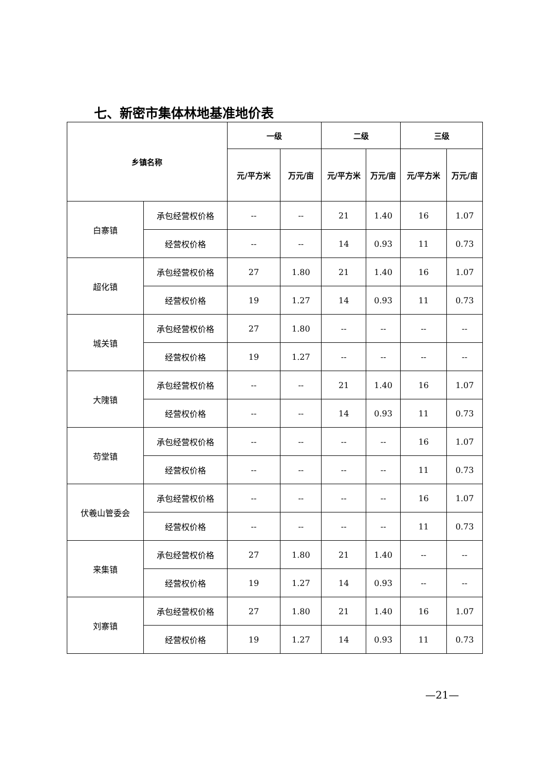七、新密市集体林地基准地价表
| 乡镇名称 | | 一级 | | 二级 | | 三级 | |
| --- | --- | --- | --- | --- | --- | --- | --- |
| | | 元/平方米 | 万元/亩 | 元/平方米 | 万元/亩 | 元/平方米 | 万元/亩 |
| 白寨镇 | 承包经营权价格 | -- | -- | 21 | 1.40 | 16 | 1.07 |
| | 经营权价格 | -- | -- | 14 | 0.93 | 11 | 0.73 |
| 超化镇 | 承包经营权价格 | 27 | 1.80 | 21 | 1.40 | 16 | 1.07 |
| | 经营权价格 | 19 | 1.27 | 14 | 0.93 | 11 | 0.73 |
| 城关镇 | 承包经营权价格 | 27 | 1.80 | -- | -- | -- | -- |
| | 经营权价格 | 19 | 1.27 | -- | -- | -- | -- |
| 大隗镇 | 承包经营权价格 | -- | -- | 21 | 1.40 | 16 | 1.07 |
| | 经营权价格 | -- | -- | 14 | 0.93 | 11 | 0.73 |
| 苟堂镇 | 承包经营权价格 | -- | -- | -- | -- | 16 | 1.07 |
| | 经营权价格 | -- | -- | -- | -- | 11 | 0.73 |
| 伏羲山管委会 | 承包经营权价格 | -- | -- | -- | -- | 16 | 1.07 |
| | 经营权价格 | -- | -- | -- | -- | 11 | 0.73 |
| 来集镇 | 承包经营权价格 | 27 | 1.80 | 21 | 1.40 | -- | -- |
| | 经营权价格 | 19 | 1.27 | 14 | 0.93 | -- | -- |
| 刘寨镇 | 承包经营权价格 | 27 | 1.80 | 21 | 1.40 | 16 | 1.07 |
| | 经营权价格 | 19 | 1.27 | 14 | 0.93 | 11 | 0.73 |
—21—